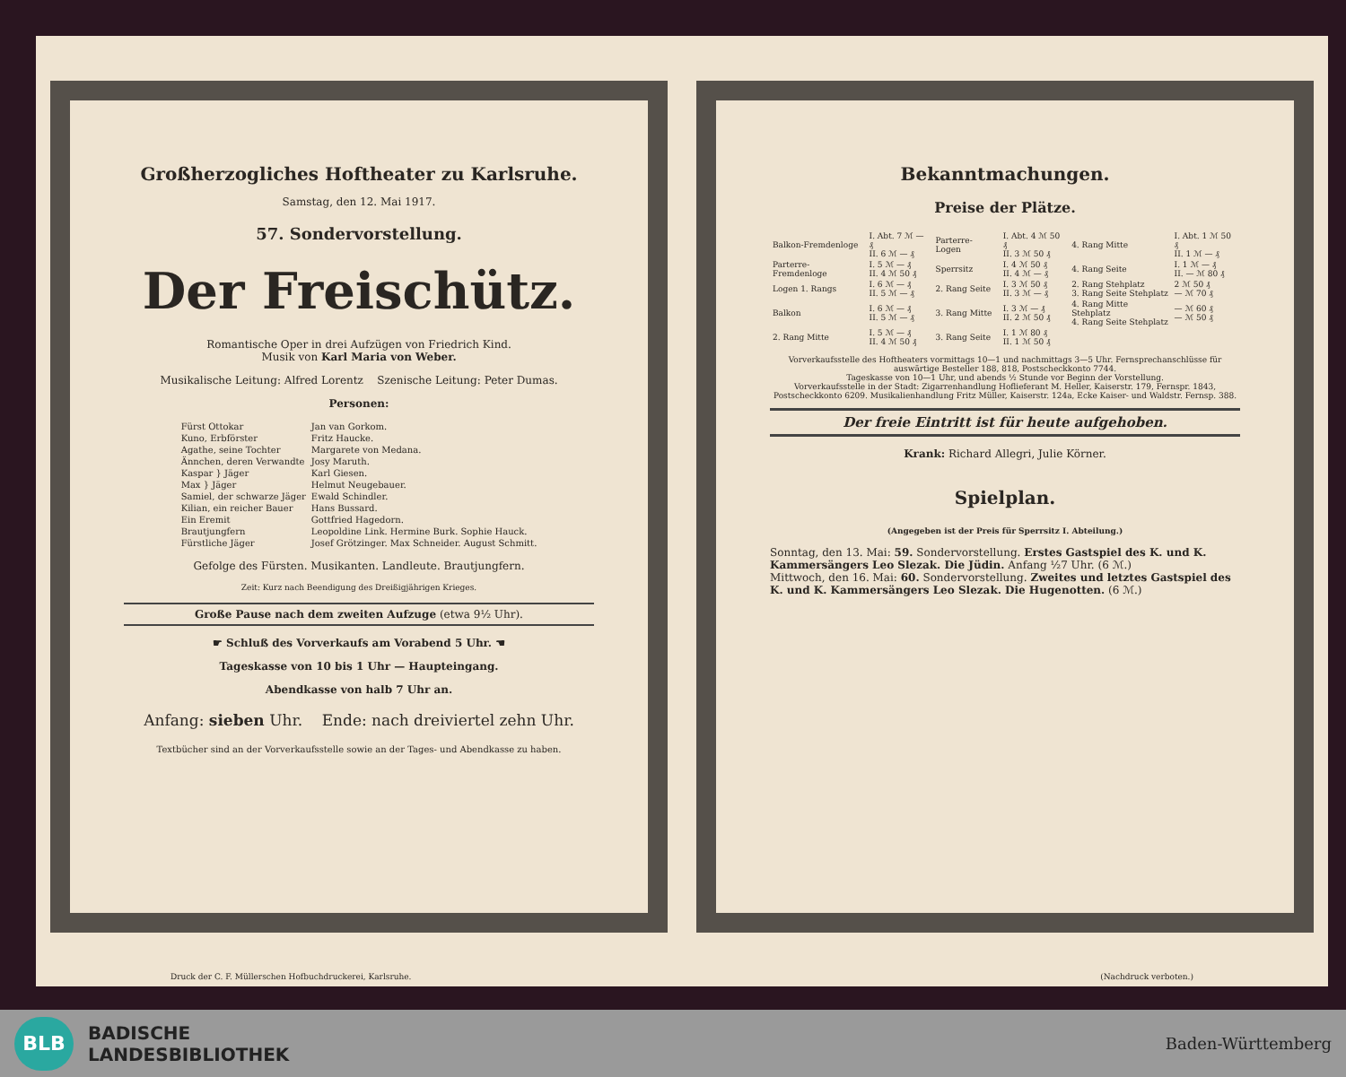Großherzogliches Hoftheater zu Karlsruhe.
Samstag, den 12. Mai 1917.
57. Sondervorstellung.
Der Freischütz.
Romantische Oper in drei Aufzügen von Friedrich Kind.
Musik von Karl Maria von Weber.
Musikalische Leitung: Alfred Lorentz Szenische Leitung: Peter Dumas.
Personen:
| Fürst Ottokar | Jan van Gorkom. |
| Kuno, Erbförster | Fritz Haucke. |
| Agathe, seine Tochter | Margarete von Medana. |
| Ännchen, deren Verwandte | Josy Maruth. |
| Kaspar } Jäger | Karl Giesen. |
| Max } Jäger | Helmut Neugebauer. |
| Samiel, der schwarze Jäger | Ewald Schindler. |
| Kilian, ein reicher Bauer | Hans Bussard. |
| Ein Eremit | Gottfried Hagedorn. |
| Brautjungfern | Leopoldine Link. Hermine Burk. Sophie Hauck. |
| Fürstliche Jäger | Josef Grötzinger. Max Schneider. August Schmitt. |
Gefolge des Fürsten. Musikanten. Landleute. Brautjungfern.
Zeit: Kurz nach Beendigung des Dreißigjährigen Krieges.
Große Pause nach dem zweiten Aufzuge (etwa 9½ Uhr).
☛ Schluß des Vorverkaufs am Vorabend 5 Uhr. ☚
Tageskasse von 10 bis 1 Uhr — Haupteingang.
Abendkasse von halb 7 Uhr an.
Anfang: sieben Uhr. Ende: nach dreiviertel zehn Uhr.
Textbücher sind an der Vorverkaufsstelle sowie an der Tages- und Abendkasse zu haben.
Bekanntmachungen.
Preise der Plätze.
| Balkon-Fremdenloge | I. Abt. 7 ℳ — ₰ II. 6 ℳ — ₰ | Parterre-Logen | I. Abt. 4 ℳ 50 ₰ II. 3 ℳ 50 ₰ | 4. Rang Mitte | I. Abt. 1 ℳ 50 ₰ II. 1 ℳ — ₰ |
| Parterre-Fremdenloge | I. 5 ℳ — ₰ II. 4 ℳ 50 ₰ | Sperrsitz | I. 4 ℳ 50 ₰ II. 4 ℳ — ₰ | 4. Rang Seite | I. 1 ℳ — ₰ II. — ℳ 80 ₰ |
| Logen 1. Rangs | I. 6 ℳ — ₰ II. 5 ℳ — ₰ | 2. Rang Seite | I. 3 ℳ 50 ₰ II. 3 ℳ — ₰ | 2. Rang Stehplatz 3. Rang Seite Stehplatz | 2 ℳ 50 ₰ — ℳ 70 ₰ |
| Balkon | I. 6 ℳ — ₰ II. 5 ℳ — ₰ | 3. Rang Mitte | I. 3 ℳ — ₰ II. 2 ℳ 50 ₰ | 4. Rang Mitte Stehplatz 4. Rang Seite Stehplatz | — ℳ 60 ₰ — ℳ 50 ₰ |
| 2. Rang Mitte | I. 5 ℳ — ₰ II. 4 ℳ 50 ₰ | 3. Rang Seite | I. 1 ℳ 80 ₰ II. 1 ℳ 50 ₰ | | |
Vorverkaufsstelle des Hoftheaters vormittags 10—1 und nachmittags 3—5 Uhr. Fernsprechanschlüsse für auswärtige Besteller 188, 818, Postscheckkonto 7744.
Tageskasse von 10—1 Uhr, und abends ½ Stunde vor Beginn der Vorstellung.
Vorverkaufsstelle in der Stadt: Zigarrenhandlung Hoflieferant M. Heller, Kaiserstr. 179, Fernspr. 1843, Postscheckkonto 6209. Musikalienhandlung Fritz Müller, Kaiserstr. 124a, Ecke Kaiser- und Waldstr. Fernsp. 388.
Der freie Eintritt ist für heute aufgehoben.
Krank: Richard Allegri, Julie Körner.
Spielplan.
(Angegeben ist der Preis für Sperrsitz I. Abteilung.)
Sonntag, den 13. Mai: 59. Sondervorstellung. Erstes Gastspiel des K. und K. Kammersängers Leo Slezak. Die Jüdin. Anfang ½7 Uhr. (6 ℳ.)
Mittwoch, den 16. Mai: 60. Sondervorstellung. Zweites und letztes Gastspiel des K. und K. Kammersängers Leo Slezak. Die Hugenotten. (6 ℳ.)
Druck der C. F. Müllerschen Hofbuchdruckerei, Karlsruhe.
(Nachdruck verboten.)
BLB
BADISCHE
LANDESBIBLIOTHEK
Baden-Württemberg